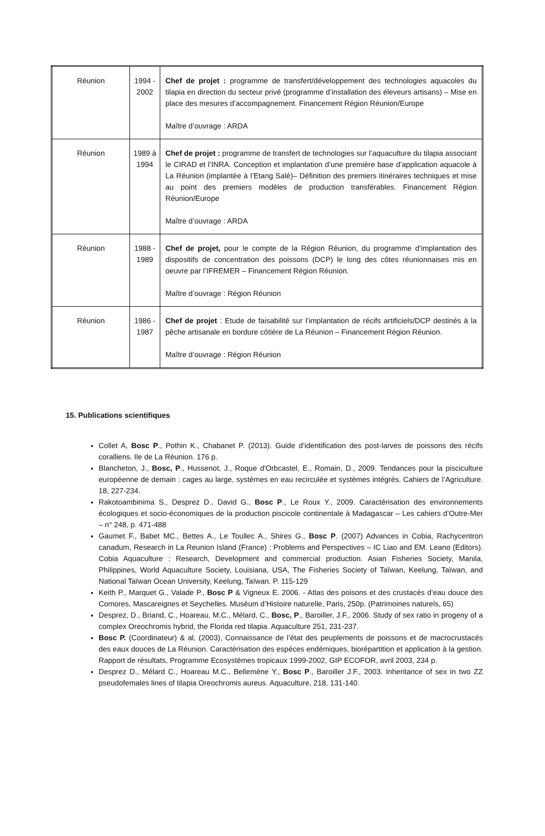| Réunion | 1994 - 2002 | Chef de projet : programme de transfert/développement des technologies aquacoles du tilapia en direction du secteur privé (programme d’installation des éleveurs artisans) – Mise en place des mesures d’accompagnement. Financement Région Réunion/Europe Maître d’ouvrage : ARDA |
| Réunion | 1989 à 1994 | Chef de projet : programme de transfert de technologies sur l’aquaculture du tilapia associant le CIRAD et l’INRA. Conception et implantation d’une première base d’application aquacole à La Réunion (implantée à l’Etang Salé)– Définition des premiers itinéraires techniques et mise au point des premiers modèles de production transférables. Financement Région Réunion/Europe Maître d’ouvrage : ARDA |
| Réunion | 1988 - 1989 | Chef de projet, pour le compte de la Région Réunion, du programme d’implantation des dispositifs de concentration des poissons (DCP) le long des côtes réunionnaises mis en oeuvre par l’IFREMER – Financement Région Réunion. Maître d’ouvrage : Région Réunion |
| Réunion | 1986 - 1987 | Chef de projet : Etude de faisabilité sur l’implantation de récifs artificiels/DCP destinés à la pêche artisanale en bordure côtière de La Réunion – Financement Région Réunion. Maître d’ouvrage : Région Réunion |
15. Publications scientifiques
Collet A, Bosc P., Pothin K., Chabanet P. (2013). Guide d’identification des post-larves de poissons des récifs coralliens. Ile de La Réunion. 176 p.
Blancheton, J., Bosc, P., Hussenot, J., Roque d'Orbcastel, E., Romain, D., 2009. Tendances pour la pisciculture européenne de demain : cages au large, systèmes en eau recirculée et systèmes intégrés. Cahiers de l’Agriculture. 18, 227-234.
Rakotoambinima S., Desprez D., David G., Bosc P., Le Roux Y., 2009. Caractérisation des environnements écologiques et socio-économiques de la production piscicole continentale à Madagascar – Les cahiers d’Outre-Mer – n° 248, p. 471-488
Gaumet F., Babet MC., Bettes A., Le Toullec A., Shires G., Bosc P. (2007) Advances in Cobia, Rachycentron canadum, Research in La Reunion Island (France) : Problems and Perspectives – IC Liao and EM. Leano (Editors). Cobia Aquaculture : Research, Development and commercial production. Asian Fisheries Society, Manila, Philippines, World Aquaculture Society, Louisiana, USA, The Fisheries Society of Taïwan, Keelung, Taïwan, and National Taïwan Ocean University, Keelung, Taïwan. P. 115-129
Keith P., Marquet G., Valade P., Bosc P & Vigneux E. 2006. - Atlas des poisons et des crustacés d’eau douce des Comores, Mascareignes et Seychelles. Muséum d’Histoire naturelle, Paris, 250p. (Patrimoines naturels, 65)
Desprez, D., Briand, C., Hoareau, M.C., Mélard, C., Bosc, P., Baroiller, J.F., 2006. Study of sex ratio in progeny of a complex Oreochromis hybrid, the Florida red tilapia. Aquaculture 251, 231-237.
Bosc P. (Coordinateur) & al, (2003), Connaissance de l’état des peuplements de poissons et de macrocrustacés des eaux douces de La Réunion. Caractérisation des espèces endémiques, biorépartition et application à la gestion. Rapport de résultats, Programme Ecosystèmes tropicaux 1999-2002, GIP ECOFOR, avril 2003, 234 p.
Desprez D., Mélard C., Hoareau M.C., Bellemène Y., Bosc P., Baroiller J.F., 2003. Inheritance of sex in two ZZ pseudofemales lines of tilapia Oreochromis aureus. Aquaculture, 218, 131-140.